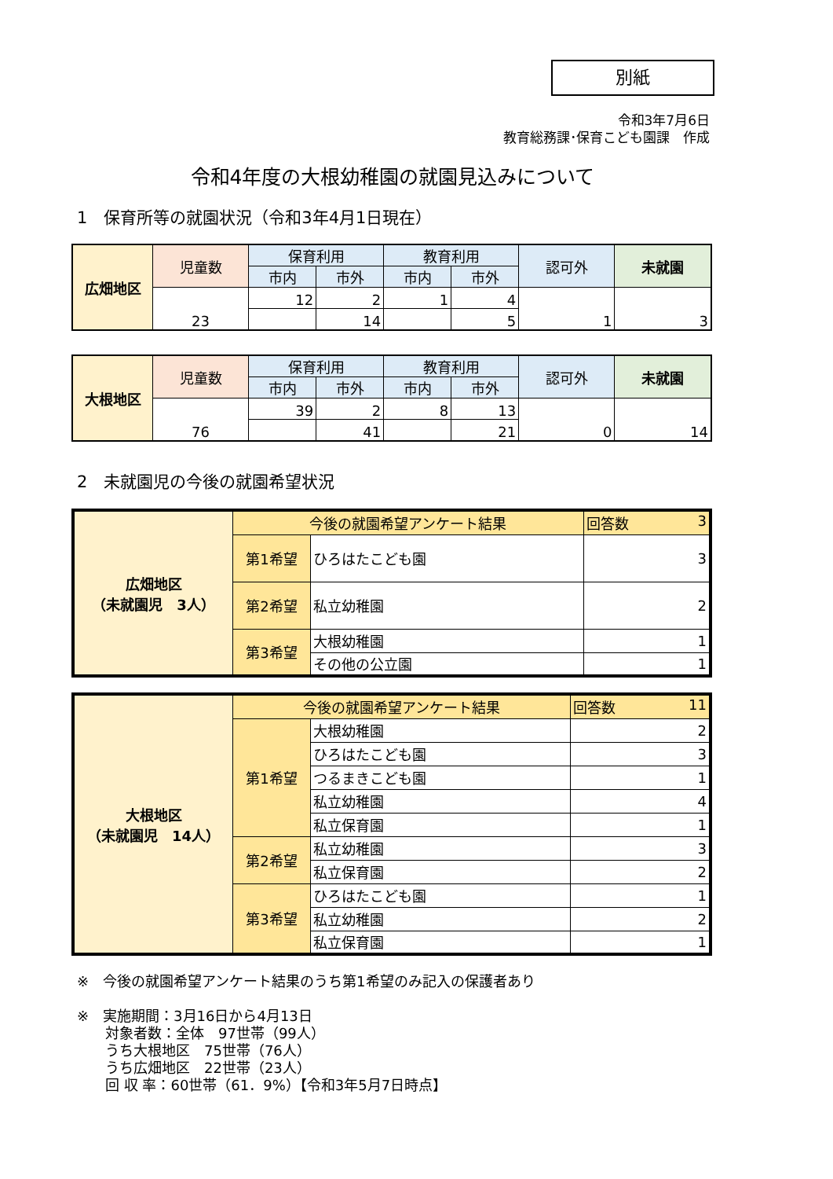別紙
令和3年7月6日
教育総務課･保育こども園課　作成
令和4年度の大根幼稚園の就園見込みについて
1　保育所等の就園状況（令和3年4月1日現在）
| 広畑地区 | 児童数 | 保育利用 | | 教育利用 | | 認可外 | 未就園 |
| | | 市内 | 市外 | 市内 | 市外 | | |
| | 23 | 12 | 2 | 1 | 4 | 1 | 3 |
| | | | 14 | | 5 | | |
| 大根地区 | 児童数 | 保育利用 | | 教育利用 | | 認可外 | 未就園 |
| | | 市内 | 市外 | 市内 | 市外 | | |
| | 76 | 39 | 2 | 8 | 13 | 0 | 14 |
| | | | 41 | | 21 | | |
2　未就園児の今後の就園希望状況
| 広畑地区 （未就園児 3人） | 今後の就園希望アンケート結果 | | 回答数 3 |
| | 第1希望 | ひろはたこども園 | 3 |
| | 第2希望 | 私立幼稚園 | 2 |
| | 第3希望 | 大根幼稚園 | 1 |
| | | その他の公立園 | 1 |
| 大根地区 （未就園児 14人） | 今後の就園希望アンケート結果 | | 回答数 11 |
| | 第1希望 | 大根幼稚園 | 2 |
| | | ひろはたこども園 | 3 |
| | | つるまきこども園 | 1 |
| | | 私立幼稚園 | 4 |
| | | 私立保育園 | 1 |
| | 第2希望 | 私立幼稚園 | 3 |
| | | 私立保育園 | 2 |
| | 第3希望 | ひろはたこども園 | 1 |
| | | 私立幼稚園 | 2 |
| | | 私立保育園 | 1 |
※　今後の就園希望アンケート結果のうち第1希望のみ記入の保護者あり
※　実施期間：3月16日から4月13日
　　対象者数：全体　97世帯（99人）
　　うち大根地区　75世帯（76人）
　　うち広畑地区　22世帯（23人）
　　回 収 率：60世帯（61．9%）【令和3年5月7日時点】